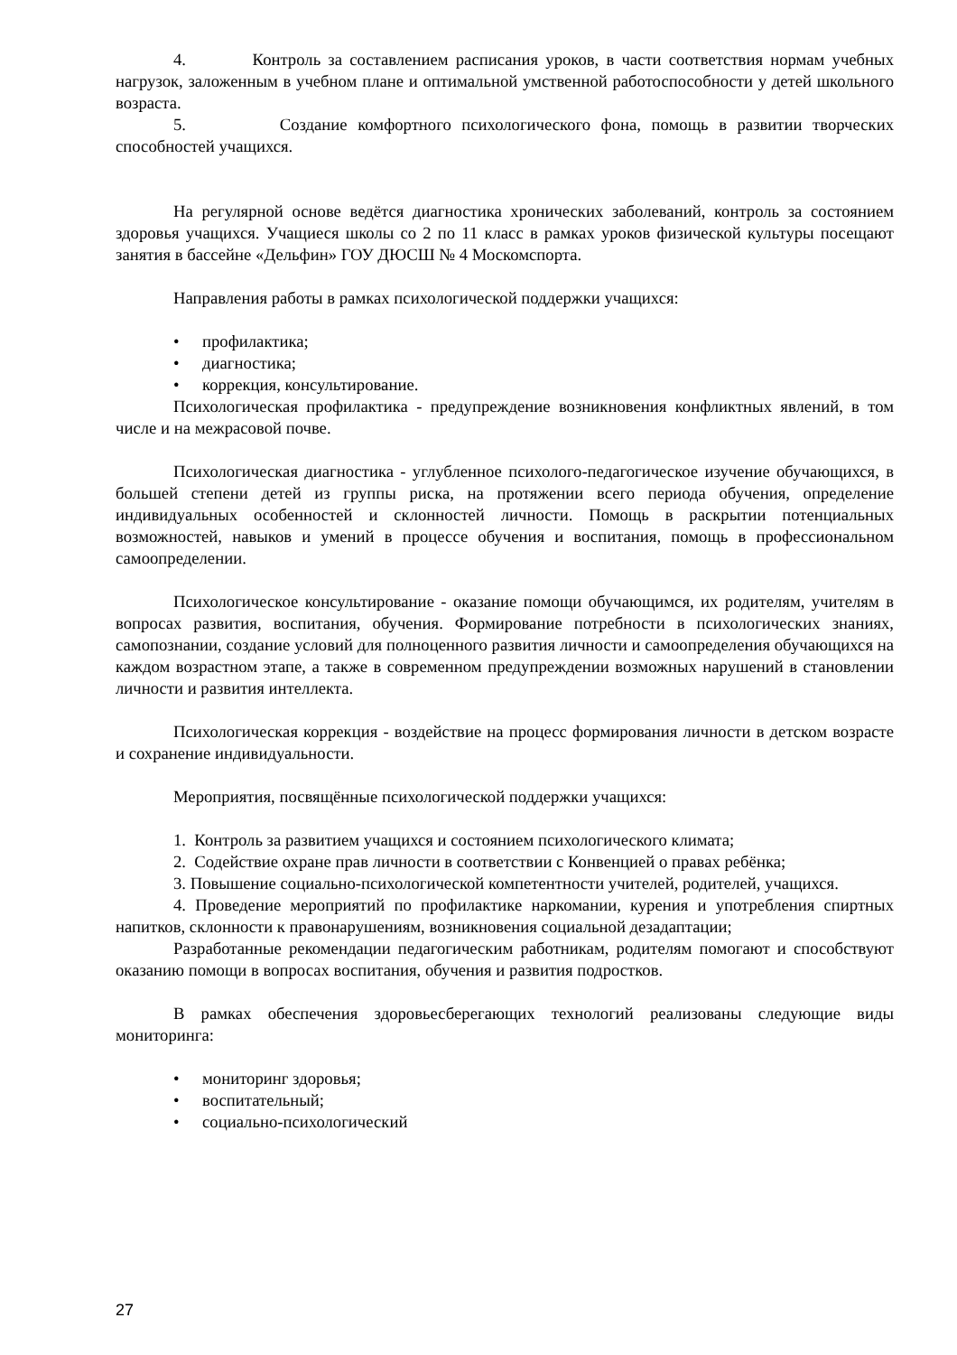4. Контроль за составлением расписания уроков, в части соответствия нормам учебных нагрузок, заложенным в учебном плане и оптимальной умственной работоспособности у детей школьного возраста.
5. Создание комфортного психологического фона, помощь в развитии творческих способностей учащихся.
На регулярной основе ведётся диагностика хронических заболеваний, контроль за состоянием здоровья учащихся. Учащиеся школы со 2 по 11 класс в рамках уроков физической культуры посещают занятия в бассейне «Дельфин» ГОУ ДЮСШ № 4 Москомспорта.
Направления работы в рамках психологической поддержки учащихся:
• профилактика;
• диагностика;
• коррекция, консультирование.
Психологическая профилактика - предупреждение возникновения конфликтных явлений, в том числе и на межрасовой почве.
Психологическая диагностика - углубленное психолого-педагогическое изучение обучающихся, в большей степени детей из группы риска, на протяжении всего периода обучения, определение индивидуальных особенностей и склонностей личности. Помощь в раскрытии потенциальных возможностей, навыков и умений в процессе обучения и воспитания, помощь в профессиональном самоопределении.
Психологическое консультирование - оказание помощи обучающимся, их родителям, учителям в вопросах развития, воспитания, обучения. Формирование потребности в психологических знаниях, самопознании, создание условий для полноценного развития личности и самоопределения обучающихся на каждом возрастном этапе, а также в современном предупреждении возможных нарушений в становлении личности и развития интеллекта.
Психологическая коррекция - воздействие на процесс формирования личности в детском возрасте и сохранение индивидуальности.
Мероприятия, посвящённые психологической поддержки учащихся:
1. Контроль за развитием учащихся и состоянием психологического климата;
2. Содействие охране прав личности в соответствии с Конвенцией о правах ребёнка;
3. Повышение социально-психологической компетентности учителей, родителей, учащихся.
4. Проведение мероприятий по профилактике наркомании, курения и употребления спиртных напитков, склонности к правонарушениям, возникновения социальной дезадаптации;
Разработанные рекомендации педагогическим работникам, родителям помогают и способствуют оказанию помощи в вопросах воспитания, обучения и развития подростков.
В рамках обеспечения здоровьесберегающих технологий реализованы следующие виды мониторинга:
• мониторинг здоровья;
• воспитательный;
• социально-психологический
27